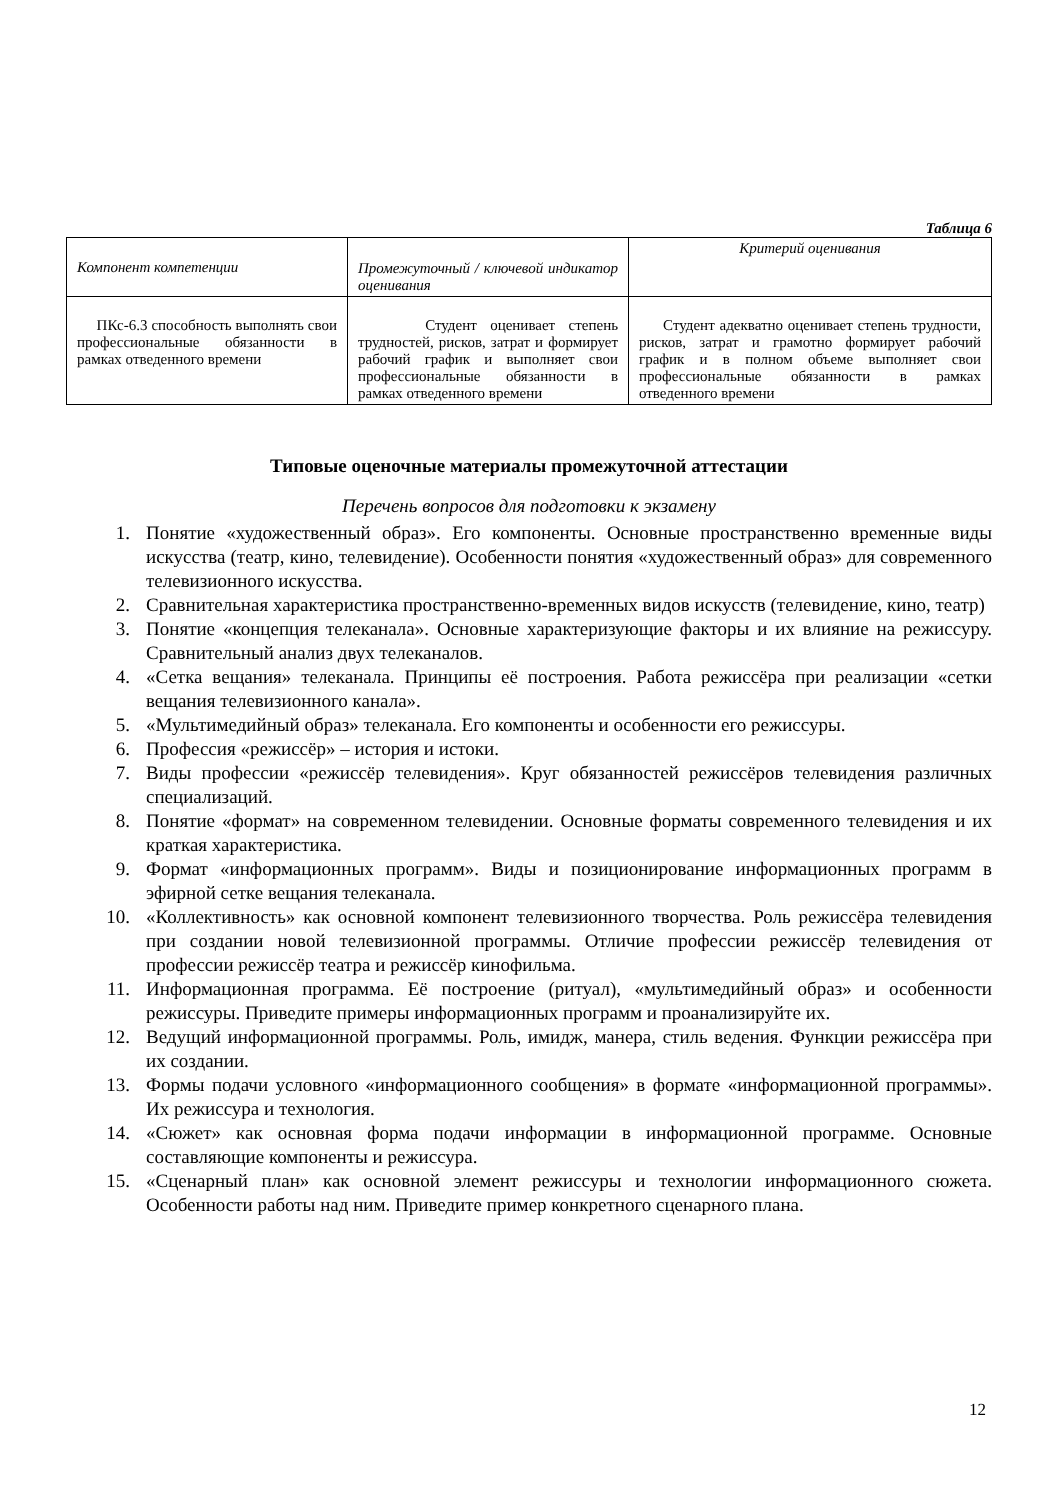Таблица 6
| Компонент компетенции | Промежуточный / ключевой индикатор оценивания | Критерий оценивания |
| --- | --- | --- |
| ПКс-6.3 способность выполнять свои профессиональные обязанности в рамках отведенного времени | Студент оценивает степень трудностей, рисков, затрат и формирует рабочий график и выполняет свои профессиональные обязанности в рамках отведенного времени | Студент адекватно оценивает степень трудности, рисков, затрат и грамотно формирует рабочий график и в полном объеме выполняет свои профессиональные обязанности в рамках отведенного времени |
Типовые оценочные материалы промежуточной аттестации
Перечень вопросов для подготовки к экзамену
1. Понятие «художественный образ». Его компоненты. Основные пространственно временные виды искусства (театр, кино, телевидение). Особенности понятия «художественный образ» для современного телевизионного искусства.
2. Сравнительная характеристика пространственно-временных видов искусств (телевидение, кино, театр)
3. Понятие «концепция телеканала». Основные характеризующие факторы и их влияние на режиссуру. Сравнительный анализ двух телеканалов.
4. «Сетка вещания» телеканала. Принципы её построения. Работа режиссёра при реализации «сетки вещания телевизионного канала».
5. «Мультимедийный образ» телеканала. Его компоненты и особенности его режиссуры.
6. Профессия «режиссёр» – история и истоки.
7. Виды профессии «режиссёр телевидения». Круг обязанностей режиссёров телевидения различных специализаций.
8. Понятие «формат» на современном телевидении. Основные форматы современного телевидения и их краткая характеристика.
9. Формат «информационных программ». Виды и позиционирование информационных программ в эфирной сетке вещания телеканала.
10. «Коллективность» как основной компонент телевизионного творчества. Роль режиссёра телевидения при создании новой телевизионной программы. Отличие профессии режиссёр телевидения от профессии режиссёр театра и режиссёр кинофильма.
11. Информационная программа. Её построение (ритуал), «мультимедийный образ» и особенности режиссуры. Приведите примеры информационных программ и проанализируйте их.
12. Ведущий информационной программы. Роль, имидж, манера, стиль ведения. Функции режиссёра при их создании.
13. Формы подачи условного «информационного сообщения» в формате «информационной программы». Их режиссура и технология.
14. «Сюжет» как основная форма подачи информации в информационной программе. Основные составляющие компоненты и режиссура.
15. «Сценарный план» как основной элемент режиссуры и технологии информационного сюжета. Особенности работы над ним. Приведите пример конкретного сценарного плана.
12